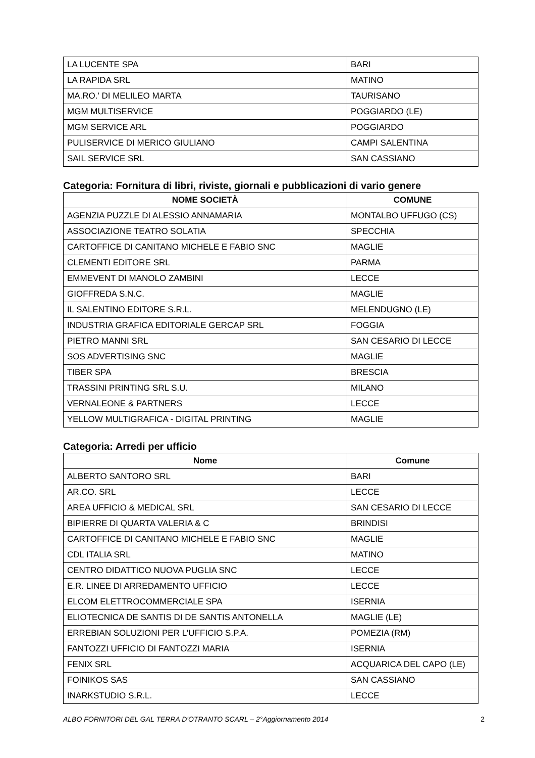| LA LUCENTE SPA | BARI |
| LA RAPIDA SRL | MATINO |
| MA.RO.' DI MELILEO MARTA | TAURISANO |
| MGM MULTISERVICE | POGGIARDO (LE) |
| MGM SERVICE ARL | POGGIARDO |
| PULISERVICE DI MERICO GIULIANO | CAMPI SALENTINA |
| SAIL SERVICE SRL | SAN CASSIANO |
Categoria: Fornitura di libri, riviste, giornali e pubblicazioni di vario genere
| NOME SOCIETÀ | COMUNE |
| --- | --- |
| AGENZIA PUZZLE DI ALESSIO ANNAMARIA | MONTALBO UFFUGO (CS) |
| ASSOCIAZIONE TEATRO SOLATIA | SPECCHIA |
| CARTOFFICE DI CANITANO MICHELE E FABIO SNC | MAGLIE |
| CLEMENTI EDITORE SRL | PARMA |
| EMMEVENT DI MANOLO ZAMBINI | LECCE |
| GIOFFREDA S.N.C. | MAGLIE |
| IL SALENTINO EDITORE S.R.L. | MELENDUGNO (LE) |
| INDUSTRIA GRAFICA EDITORIALE GERCAP SRL | FOGGIA |
| PIETRO MANNI SRL | SAN CESARIO DI LECCE |
| SOS ADVERTISING SNC | MAGLIE |
| TIBER SPA | BRESCIA |
| TRASSINI PRINTING SRL S.U. | MILANO |
| VERNALEONE & PARTNERS | LECCE |
| YELLOW MULTIGRAFICA - DIGITAL PRINTING | MAGLIE |
Categoria: Arredi per ufficio
| Nome | Comune |
| --- | --- |
| ALBERTO SANTORO SRL | BARI |
| AR.CO. SRL | LECCE |
| AREA UFFICIO & MEDICAL SRL | SAN CESARIO DI LECCE |
| BIPIERRE DI QUARTA VALERIA & C | BRINDISI |
| CARTOFFICE DI CANITANO MICHELE E FABIO SNC | MAGLIE |
| CDL ITALIA SRL | MATINO |
| CENTRO DIDATTICO NUOVA PUGLIA SNC | LECCE |
| E.R. LINEE DI ARREDAMENTO UFFICIO | LECCE |
| ELCOM ELETTROCOMMERCIALE SPA | ISERNIA |
| ELIOTECNICA DE SANTIS DI DE SANTIS ANTONELLA | MAGLIE (LE) |
| ERREBIAN SOLUZIONI PER L'UFFICIO S.P.A. | POMEZIA (RM) |
| FANTOZZI UFFICIO DI FANTOZZI MARIA | ISERNIA |
| FENIX SRL | ACQUARICA DEL CAPO (LE) |
| FOINIKOS SAS | SAN CASSIANO |
| INARKSTUDIO S.R.L. | LECCE |
ALBO FORNITORI DEL GAL TERRA D'OTRANTO SCARL – 2°Aggiornamento 2014 2